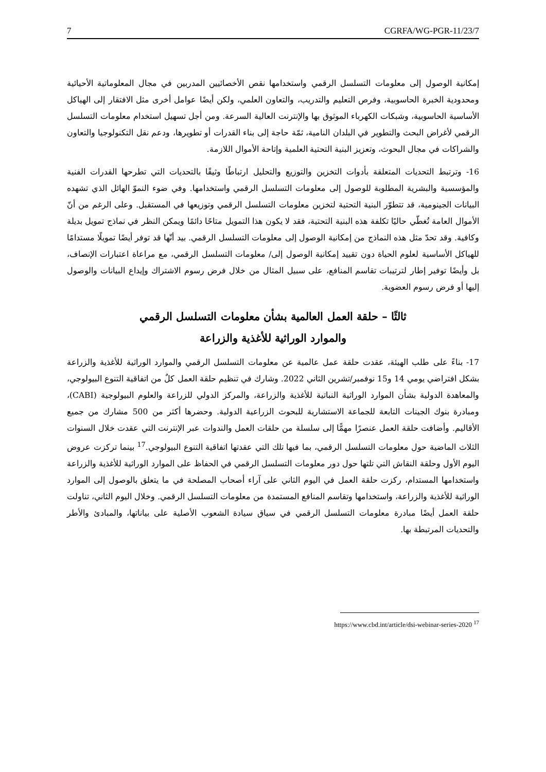7 CGRFA/WG-PGR-11/23/7
إمكانية الوصول إلى معلومات التسلسل الرقمي واستخدامها نقص الأخصائيين المدربين في مجال المعلوماتية الأحيائية ومحدودية الخبرة الحاسوبية، وفرص التعليم والتدريب، والتعاون العلمي، ولكن أيضًا عوامل أخرى مثل الافتقار إلى الهياكل الأساسية الحاسوبية، وشبكات الكهرباء الموثوق بها والإنترنت العالية السرعة. ومن أجل تسهيل استخدام معلومات التسلسل الرقمي لأغراض البحث والتطوير في البلدان النامية، ثمّة حاجة إلى بناء القدرات أو تطويرها، ودعم نقل التكنولوجيا والتعاون والشراكات في مجال البحوث، وتعزيز البنية التحتية العلمية وإتاحة الأموال اللازمة.
16- وترتبط التحديات المتعلقة بأدوات التخزين والتوزيع والتحليل ارتباطًا وثيقًا بالتحديات التي تطرحها القدرات الفنية والمؤسسية والبشرية المطلوبة للوصول إلى معلومات التسلسل الرقمي واستخدامها. وفي ضوء النموّ الهائل الذي تشهده البيانات الجينومية، قد تتطوّر البنية التحتية لتخزين معلومات التسلسل الرقمي وتوزيعها في المستقبل. وعلى الرغم من أنّ الأموال العامة تُغطّي حاليًا تكلفة هذه البنية التحتية، فقد لا يكون هذا التمويل متاحًا دائمًا ويمكن النظر في نماذج تمويل بديلة وكافية. وقد تحدّ مثل هذه النماذج من إمكانية الوصول إلى معلومات التسلسل الرقمي. بيد أنّها قد توفر أيضًا تمويلًا مستدامًا للهياكل الأساسية لعلوم الحياة دون تقييد إمكانية الوصول إلى/ معلومات التسلسل الرقمي، مع مراعاة اعتبارات الإنصاف، بل وأيضًا توفير إطار لترتيبات تقاسم المنافع، على سبيل المثال من خلال فرض رسوم الاشتراك وإيداع البيانات والوصول إليها أو فرض رسوم العضوية.
ثالثًا – حلقة العمل العالمية بشأن معلومات التسلسل الرقمي
والموارد الوراثية للأغذية والزراعة
17- بناءً على طلب الهيئة، عقدت حلقة عمل عالمية عن معلومات التسلسل الرقمي والموارد الوراثية للأغذية والزراعة بشكل افتراضي يومي 14 و15 نوفمبر/تشرين الثاني 2022. وشارك في تنظيم حلقة العمل كلٌ من اتفاقية التنوع البيولوجي، والمعاهدة الدولية بشأن الموارد الوراثية النباتية للأغذية والزراعة، والمركز الدولي للزراعة والعلوم البيولوجية (CABI)، ومبادرة بنوك الجينات التابعة للجماعة الاستشارية للبحوث الزراعية الدولية. وحضرها أكثر من 500 مشارك من جميع الأقاليم. وأضافت حلقة العمل عنصرًا مهمًّا إلى سلسلة من حلقات العمل والندوات عبر الإنترنت التي عقدت خلال السنوات الثلاث الماضية حول معلومات التسلسل الرقمي، بما فيها تلك التي عقدتها اتفاقية التنوع البيولوجي.<sup>17</sup> بينما تركزت عروض اليوم الأول وحلقة النقاش التي تلتها حول دور معلومات التسلسل الرقمي في الحفاظ على الموارد الوراثية للأغذية والزراعة واستخدامها المستدام، ركزت حلقة العمل في اليوم الثاني على آراء أصحاب المصلحة في ما يتعلق بالوصول إلى الموارد الوراثية للأغذية والزراعة، واستخدامها وتقاسم المنافع المستمدة من معلومات التسلسل الرقمي. وخلال اليوم الثاني، تناولت حلقة العمل أيضًا مبادرة معلومات التسلسل الرقمي في سياق سيادة الشعوب الأصلية على بياناتها، والمبادئ والأطر والتحديات المرتبطة بها.
<sup>17</sup> https://www.cbd.int/article/dsi-webinar-series-2020